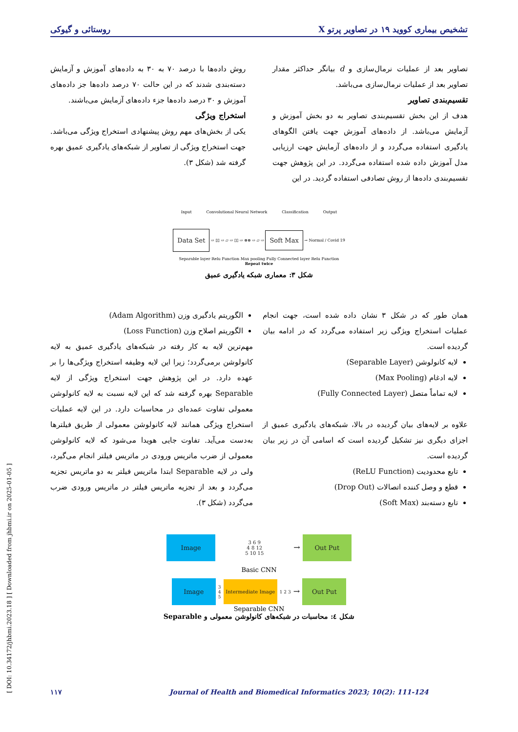تشخیص بیماری کووید ۱۹ در تصاویر پرتو X روستائی و گیوکی
تصاویر بعد از عملیات نرمال‌سازی و d بیانگر حداکثر مقدار تصاویر بعد از عملیات نرمال‌سازی می‌باشد.
تقسیم‌بندی تصاویر
هدف از این بخش تقسیم‌بندی تصاویر به دو بخش آموزش و آزمایش می‌باشد. از داده‌های آموزش جهت یافتن الگوهای یادگیری استفاده می‌گردد و از داده‌های آزمایش جهت ارزیابی مدل آموزش داده شده استفاده می‌گردد. در این پژوهش جهت تقسیم‌بندی داده‌ها از روش تصادفی استفاده گردید. در این
روش داده‌ها با درصد ۷۰ به ۳۰ به داده‌های آموزش و آزمایش دسته‌بندی شدند که در این حالت ۷۰ درصد داده‌ها جز داده‌های آموزش و ۳۰ درصد داده‌ها جزء داده‌های آزمایش می‌باشند.
استخراج ویژگی
یکی از بخش‌های مهم روش پیشنهادی استخراج ویژگی می‌باشد. جهت استخراج ویژگی از تصاویر از شبکه‌های یادگیری عمیق بهره گرفته شد (شکل ۳).
Input Convolutional Neural Network Classification Output
Data Set ⇨ ▯▯ ⇨ ▱ ⇨ ▯▯ ⇨ ⊗⊗ ⇨ ▱ ⇨ Soft Max → Normal / Covid 19
Separable layer Relu Function Max pooling Fully Connected layer Relu Function
Repeat twice
شکل ۳: معماری شبکه یادگیری عمیق
همان طور که در شکل ۳ نشان داده شده است، جهت انجام عملیات استخراج ویژگی زیر استفاده می‌گردد که در ادامه بیان گردیده است.
لایه کانولوشن (Separable Layer)
لایه ادغام (Max Pooling)
لایه تماماً متصل (Fully Connected Layer)
علاوه بر لایه‌های بیان گردیده در بالا، شبکه‌های یادگیری عمیق از اجزای دیگری نیز تشکیل گردیده است که اسامی آن در زیر بیان گردیده است.
تابع محدودیت (ReLU Function)
قطع و وصل کننده اتصالات (Drop Out)
تابع دسته‌بند (Soft Max)
الگوریتم یادگیری وزن (Adam Algorithm)
الگوریتم اصلاح وزن (Loss Function)
مهم‌ترین لایه به کار رفته در شبکه‌های یادگیری عمیق به لایه کانولوشن برمی‌گردد؛ زیرا این لایه وظیفه استخراج ویژگی‌ها را بر عهده دارد. در این پژوهش جهت استخراج ویژگی از لایه Separable بهره گرفته شد که این لایه نسبت به لایه کانولوشن معمولی تفاوت عمده‌ای در محاسبات دارد. در این لایه عملیات استخراج ویژگی همانند لایه کانولوشن معمولی از طریق فیلترها به‌دست می‌آید. تفاوت جایی هویدا می‌شود که لایه کانولوشن معمولی از ضرب ماتریس ورودی در ماتریس فیلتر انجام می‌گیرد، ولی در لایه Separable ابتدا ماتریس فیلتر به دو ماتریس تجزیه می‌گردد و بعد از تجزیه ماتریس فیلتر در ماتریس ورودی ضرب می‌گردد (شکل ۳).
Image 3 6 9
4 8 12
5 10 15 → Out Put
Basic CNN
Image 3
4
5 Intermediate Image 1 2 3 → Out Put
Separable CNN
شکل ٤: محاسبات در شبکه‌های کانولوشن معمولی و Separable
[ DOI: 10.34172/jhbmi.2023.18 ] [ Downloaded from jhbmi.ir on 2025-01-05 ]
۱۱۷ Journal of Health and Biomedical Informatics 2023; 10(2): 111-124